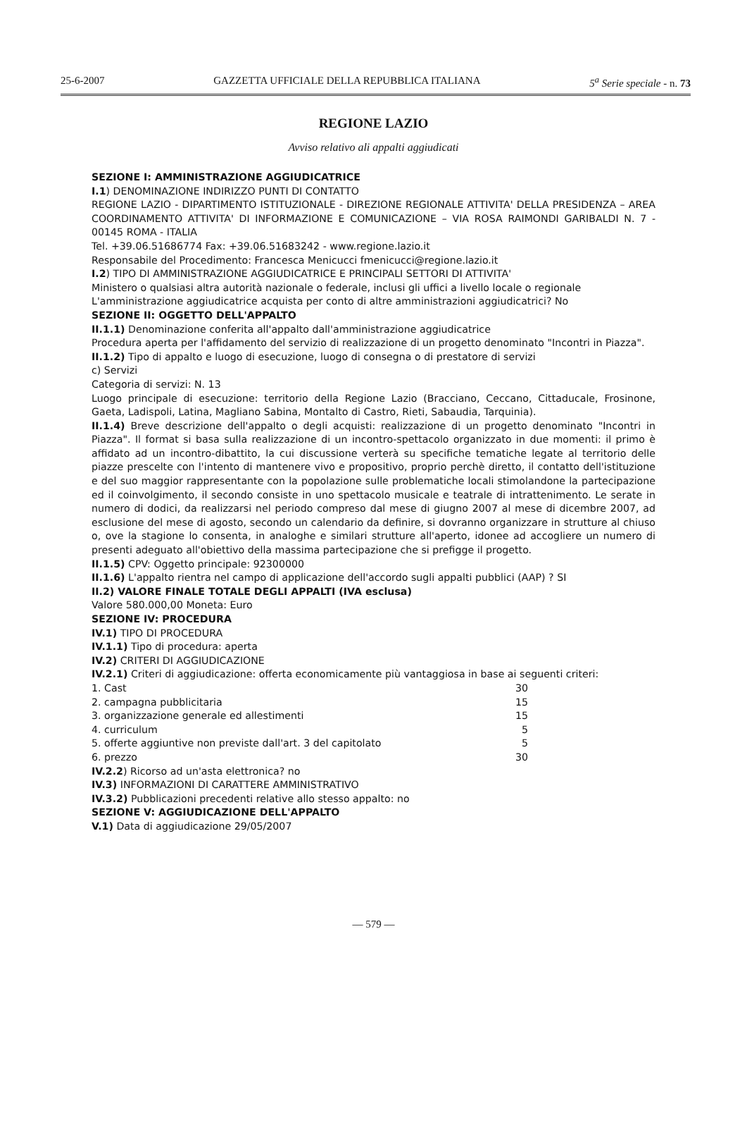25-6-2007 GAZZETTA UFFICIALE DELLA REPUBBLICA ITALIANA 5<sup>a</sup> Serie speciale - n. 73
REGIONE LAZIO
Avviso relativo ali appalti aggiudicati
SEZIONE I: AMMINISTRAZIONE AGGIUDICATRICE
I.1) DENOMINAZIONE INDIRIZZO PUNTI DI CONTATTO
REGIONE LAZIO - DIPARTIMENTO ISTITUZIONALE - DIREZIONE REGIONALE ATTIVITA' DELLA PRESIDENZA – AREA COORDINAMENTO ATTIVITA' DI INFORMAZIONE E COMUNICAZIONE – VIA ROSA RAIMONDI GARIBALDI N. 7 - 00145 ROMA - ITALIA
Tel. +39.06.51686774 Fax: +39.06.51683242 - www.regione.lazio.it
Responsabile del Procedimento: Francesca Menicucci fmenicucci@regione.lazio.it
I.2) TIPO DI AMMINISTRAZIONE AGGIUDICATRICE E PRINCIPALI SETTORI DI ATTIVITA'
Ministero o qualsiasi altra autorità nazionale o federale, inclusi gli uffici a livello locale o regionale
L'amministrazione aggiudicatrice acquista per conto di altre amministrazioni aggiudicatrici? No
SEZIONE II: OGGETTO DELL'APPALTO
II.1.1) Denominazione conferita all'appalto dall'amministrazione aggiudicatrice
Procedura aperta per l'affidamento del servizio di realizzazione di un progetto denominato "Incontri in Piazza".
II.1.2) Tipo di appalto e luogo di esecuzione, luogo di consegna o di prestatore di servizi
c) Servizi
Categoria di servizi: N. 13
Luogo principale di esecuzione: territorio della Regione Lazio (Bracciano, Ceccano, Cittaducale, Frosinone, Gaeta, Ladispoli, Latina, Magliano Sabina, Montalto di Castro, Rieti, Sabaudia, Tarquinia).
II.1.4) Breve descrizione dell'appalto o degli acquisti: realizzazione di un progetto denominato "Incontri in Piazza". Il format si basa sulla realizzazione di un incontro-spettacolo organizzato in due momenti: il primo è affidato ad un incontro-dibattito, la cui discussione verterà su specifiche tematiche legate al territorio delle piazze prescelte con l'intento di mantenere vivo e propositivo, proprio perchè diretto, il contatto dell'istituzione e del suo maggior rappresentante con la popolazione sulle problematiche locali stimolandone la partecipazione ed il coinvolgimento, il secondo consiste in uno spettacolo musicale e teatrale di intrattenimento. Le serate in numero di dodici, da realizzarsi nel periodo compreso dal mese di giugno 2007 al mese di dicembre 2007, ad esclusione del mese di agosto, secondo un calendario da definire, si dovranno organizzare in strutture al chiuso o, ove la stagione lo consenta, in analoghe e similari strutture all'aperto, idonee ad accogliere un numero di presenti adeguato all'obiettivo della massima partecipazione che si prefigge il progetto.
II.1.5) CPV: Oggetto principale: 92300000
II.1.6) L'appalto rientra nel campo di applicazione dell'accordo sugli appalti pubblici (AAP) ? SI
II.2) VALORE FINALE TOTALE DEGLI APPALTI (IVA esclusa)
Valore 580.000,00 Moneta: Euro
SEZIONE IV: PROCEDURA
IV.1) TIPO DI PROCEDURA
IV.1.1) Tipo di procedura: aperta
IV.2) CRITERI DI AGGIUDICAZIONE
IV.2.1) Criteri di aggiudicazione: offerta economicamente più vantaggiosa in base ai seguenti criteri:
| 1. Cast | 30 |
| 2. campagna pubblicitaria | 15 |
| 3. organizzazione generale ed allestimenti | 15 |
| 4. curriculum | 5 |
| 5. offerte aggiuntive non previste dall'art. 3 del capitolato | 5 |
| 6. prezzo | 30 |
IV.2.2) Ricorso ad un'asta elettronica? no
IV.3) INFORMAZIONI DI CARATTERE AMMINISTRATIVO
IV.3.2) Pubblicazioni precedenti relative allo stesso appalto: no
SEZIONE V: AGGIUDICAZIONE DELL'APPALTO
V.1) Data di aggiudicazione 29/05/2007
— 579 —